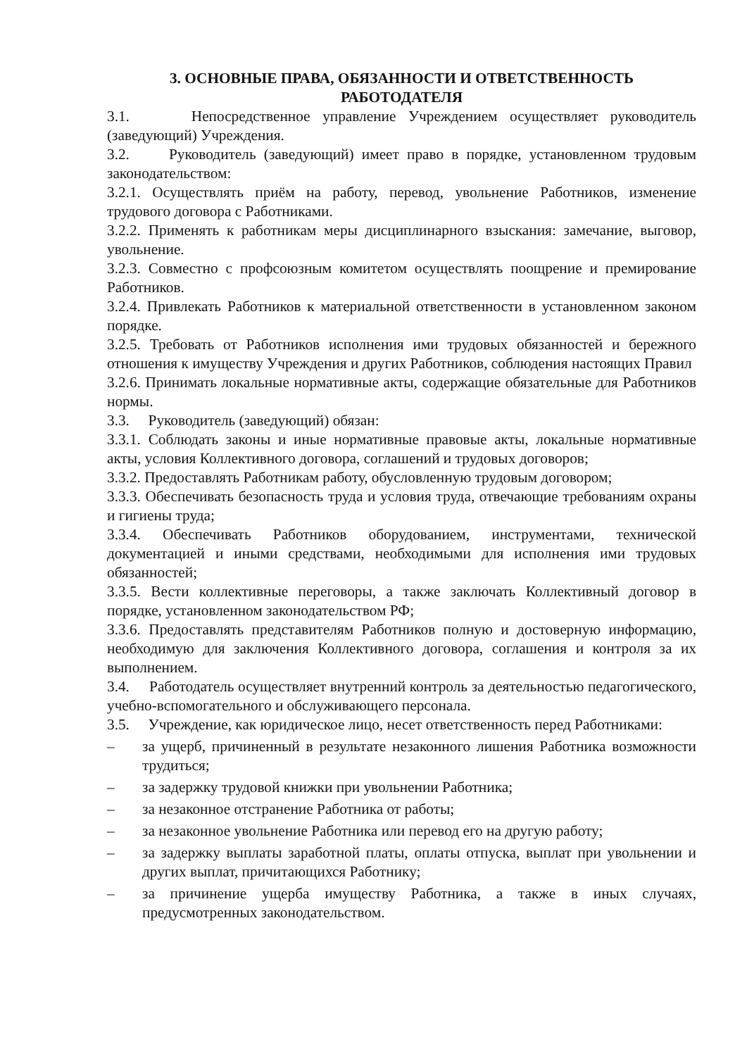3. ОСНОВНЫЕ ПРАВА, ОБЯЗАННОСТИ И ОТВЕТСТВЕННОСТЬ
РАБОТОДАТЕЛЯ
3.1. Непосредственное управление Учреждением осуществляет руководитель (заведующий) Учреждения.
3.2. Руководитель (заведующий) имеет право в порядке, установленном трудовым законодательством:
3.2.1. Осуществлять приём на работу, перевод, увольнение Работников, изменение трудового договора с Работниками.
3.2.2. Применять к работникам меры дисциплинарного взыскания: замечание, выговор, увольнение.
3.2.3. Совместно с профсоюзным комитетом осуществлять поощрение и премирование Работников.
3.2.4. Привлекать Работников к материальной ответственности в установленном законом порядке.
3.2.5. Требовать от Работников исполнения ими трудовых обязанностей и бережного отношения к имуществу Учреждения и других Работников, соблюдения настоящих Правил
3.2.6. Принимать локальные нормативные акты, содержащие обязательные для Работников нормы.
3.3. Руководитель (заведующий) обязан:
3.3.1. Соблюдать законы и иные нормативные правовые акты, локальные нормативные акты, условия Коллективного договора, соглашений и трудовых договоров;
3.3.2. Предоставлять Работникам работу, обусловленную трудовым договором;
3.3.3. Обеспечивать безопасность труда и условия труда, отвечающие требованиям охраны и гигиены труда;
3.3.4. Обеспечивать Работников оборудованием, инструментами, технической документацией и иными средствами, необходимыми для исполнения ими трудовых обязанностей;
3.3.5. Вести коллективные переговоры, а также заключать Коллективный договор в порядке, установленном законодательством РФ;
3.3.6. Предоставлять представителям Работников полную и достоверную информацию, необходимую для заключения Коллективного договора, соглашения и контроля за их выполнением.
3.4. Работодатель осуществляет внутренний контроль за деятельностью педагогического, учебно-вспомогательного и обслуживающего персонала.
3.5. Учреждение, как юридическое лицо, несет ответственность перед Работниками:
– за ущерб, причиненный в результате незаконного лишения Работника возможности трудиться;
– за задержку трудовой книжки при увольнении Работника;
– за незаконное отстранение Работника от работы;
– за незаконное увольнение Работника или перевод его на другую работу;
– за задержку выплаты заработной платы, оплаты отпуска, выплат при увольнении и других выплат, причитающихся Работнику;
– за причинение ущерба имуществу Работника, а также в иных случаях, предусмотренных законодательством.